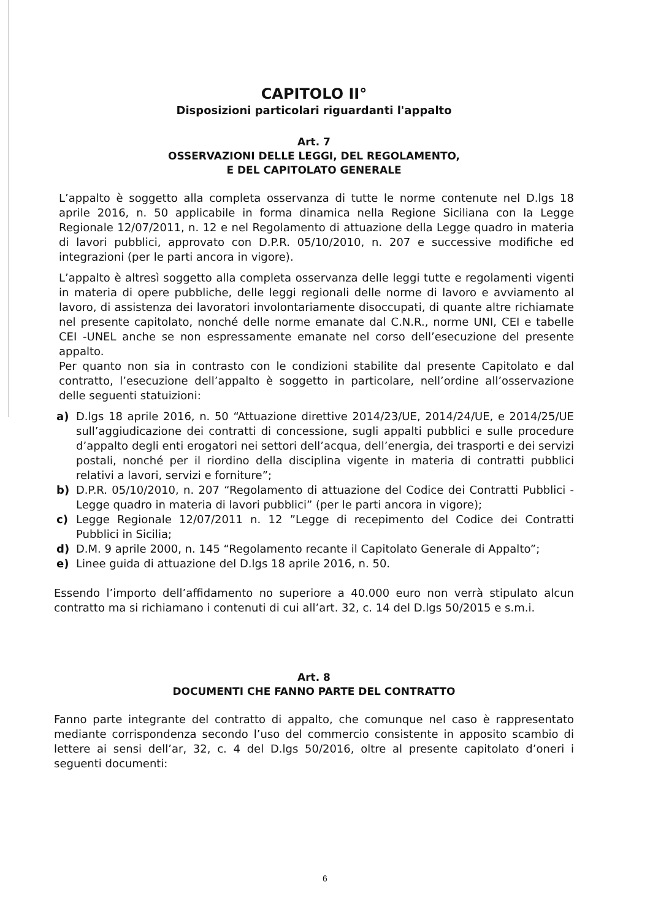CAPITOLO II°
Disposizioni particolari riguardanti l'appalto
Art. 7
OSSERVAZIONI DELLE LEGGI, DEL REGOLAMENTO,
E DEL CAPITOLATO GENERALE
L’appalto è soggetto alla completa osservanza di tutte le norme contenute nel D.lgs 18 aprile 2016, n. 50 applicabile in forma dinamica nella Regione Siciliana con la Legge Regionale 12/07/2011, n. 12 e nel Regolamento di attuazione della Legge quadro in materia di lavori pubblici, approvato con D.P.R. 05/10/2010, n. 207 e successive modifiche ed integrazioni (per le parti ancora in vigore).
L’appalto è altresì soggetto alla completa osservanza delle leggi tutte e regolamenti vigenti in materia di opere pubbliche, delle leggi regionali delle norme di lavoro e avviamento al lavoro, di assistenza dei lavoratori involontariamente disoccupati, di quante altre richiamate nel presente capitolato, nonché delle norme emanate dal C.N.R., norme UNI, CEI e tabelle CEI -UNEL anche se non espressamente emanate nel corso dell’esecuzione del presente appalto.
Per quanto non sia in contrasto con le condizioni stabilite dal presente Capitolato e dal contratto, l’esecuzione dell’appalto è soggetto in particolare, nell’ordine all’osservazione delle seguenti statuizioni:
a) D.lgs 18 aprile 2016, n. 50 “Attuazione direttive 2014/23/UE, 2014/24/UE, e 2014/25/UE sull’aggiudicazione dei contratti di concessione, sugli appalti pubblici e sulle procedure d’appalto degli enti erogatori nei settori dell’acqua, dell’energia, dei trasporti e dei servizi postali, nonché per il riordino della disciplina vigente in materia di contratti pubblici relativi a lavori, servizi e forniture”;
b) D.P.R. 05/10/2010, n. 207 “Regolamento di attuazione del Codice dei Contratti Pubblici - Legge quadro in materia di lavori pubblici” (per le parti ancora in vigore);
c) Legge Regionale 12/07/2011 n. 12 ”Legge di recepimento del Codice dei Contratti Pubblici in Sicilia;
d) D.M. 9 aprile 2000, n. 145 “Regolamento recante il Capitolato Generale di Appalto”;
e) Linee guida di attuazione del D.lgs 18 aprile 2016, n. 50.
Essendo l’importo dell’affidamento no superiore a 40.000 euro non verrà stipulato alcun contratto ma si richiamano i contenuti di cui all’art. 32, c. 14 del D.lgs 50/2015 e s.m.i.
Art. 8
DOCUMENTI CHE FANNO PARTE DEL CONTRATTO
Fanno parte integrante del contratto di appalto, che comunque nel caso è rappresentato mediante corrispondenza secondo l’uso del commercio consistente in apposito scambio di lettere ai sensi dell’ar, 32, c. 4 del D.lgs 50/2016, oltre al presente capitolato d’oneri i seguenti documenti:
6